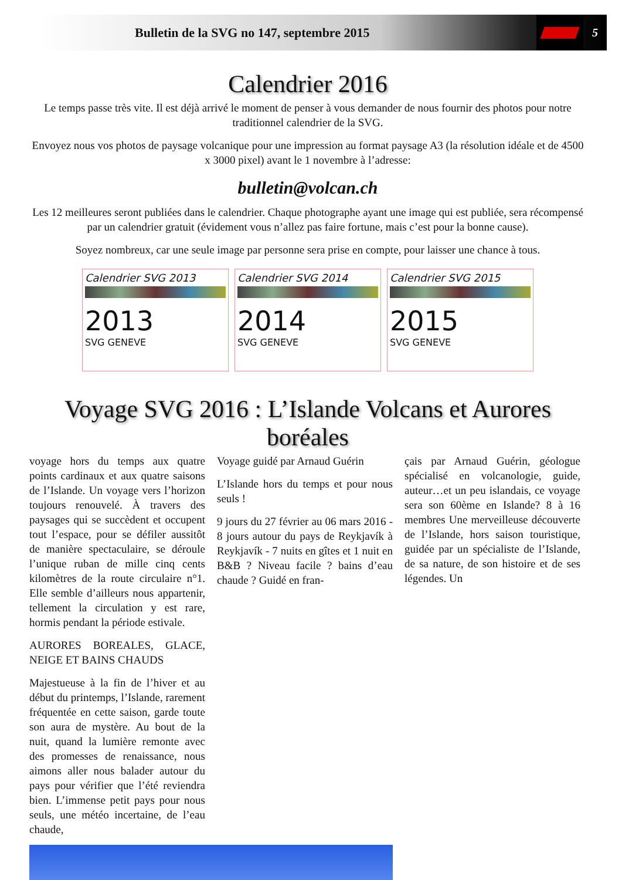Bulletin de la SVG no 147, septembre 2015
5
Calendrier 2016
Le temps passe très vite. Il est déjà arrivé le moment de penser à vous demander de nous fournir des photos pour notre traditionnel calendrier de la SVG.
Envoyez nous vos photos de paysage volcanique pour une impression au format paysage A3 (la résolution idéale et de 4500 x 3000 pixel) avant le 1 novembre à l’adresse:
bulletin@volcan.ch
Les 12 meilleures seront publiées dans le calendrier. Chaque photographe ayant une image qui est publiée, sera récompensé par un calendrier gratuit (évidement vous n’allez pas faire fortune, mais c’est pour la bonne cause).
Soyez nombreux, car une seule image par personne sera prise en compte, pour laisser une chance à tous.
Calendrier SVG 2013
2013
SVG GENEVE
Calendrier SVG 2014
2014
SVG GENEVE
Calendrier SVG 2015
2015
SVG GENEVE
Voyage SVG 2016 : L’Islande Volcans et Aurores boréales
Voyage guidé par Arnaud Guérin
L’Islande hors du temps et pour nous seuls !
9 jours du 27 février au 06 mars 2016 - 8 jours autour du pays de Reykjavík à Reykjavík - 7 nuits en gîtes et 1 nuit en B&B ? Niveau facile ? bains d’eau chaude ? Guidé en fran-
çais par Arnaud Guérin, géologue spécialisé en volcanologie, guide, auteur…et un peu islandais, ce voyage sera son 60ème en Islande? 8 à 16 membres Une merveilleuse découverte de l’Islande, hors saison touristique, guidée par un spécialiste de l’Islande, de sa nature, de son histoire et de ses légendes. Un
voyage hors du temps aux quatre points cardinaux et aux quatre saisons de l’Islande. Un voyage vers l’horizon toujours renouvelé. À travers des paysages qui se succèdent et occupent tout l’espace, pour se défiler aussitôt de manière spectaculaire, se déroule l’unique ruban de mille cinq cents kilomètres de la route circulaire n°1. Elle semble d’ailleurs nous appartenir, tellement la circulation y est rare, hormis pendant la période estivale.
AURORES BOREALES, GLACE, NEIGE ET BAINS CHAUDS
Majestueuse à la fin de l’hiver et au début du printemps, l’Islande, rarement fréquentée en cette saison, garde toute son aura de mystère. Au bout de la nuit, quand la lumière remonte avec des promesses de renaissance, nous aimons aller nous balader autour du pays pour vérifier que l’été reviendra bien. L’immense petit pays pour nous seuls, une météo incertaine, de l’eau chaude,